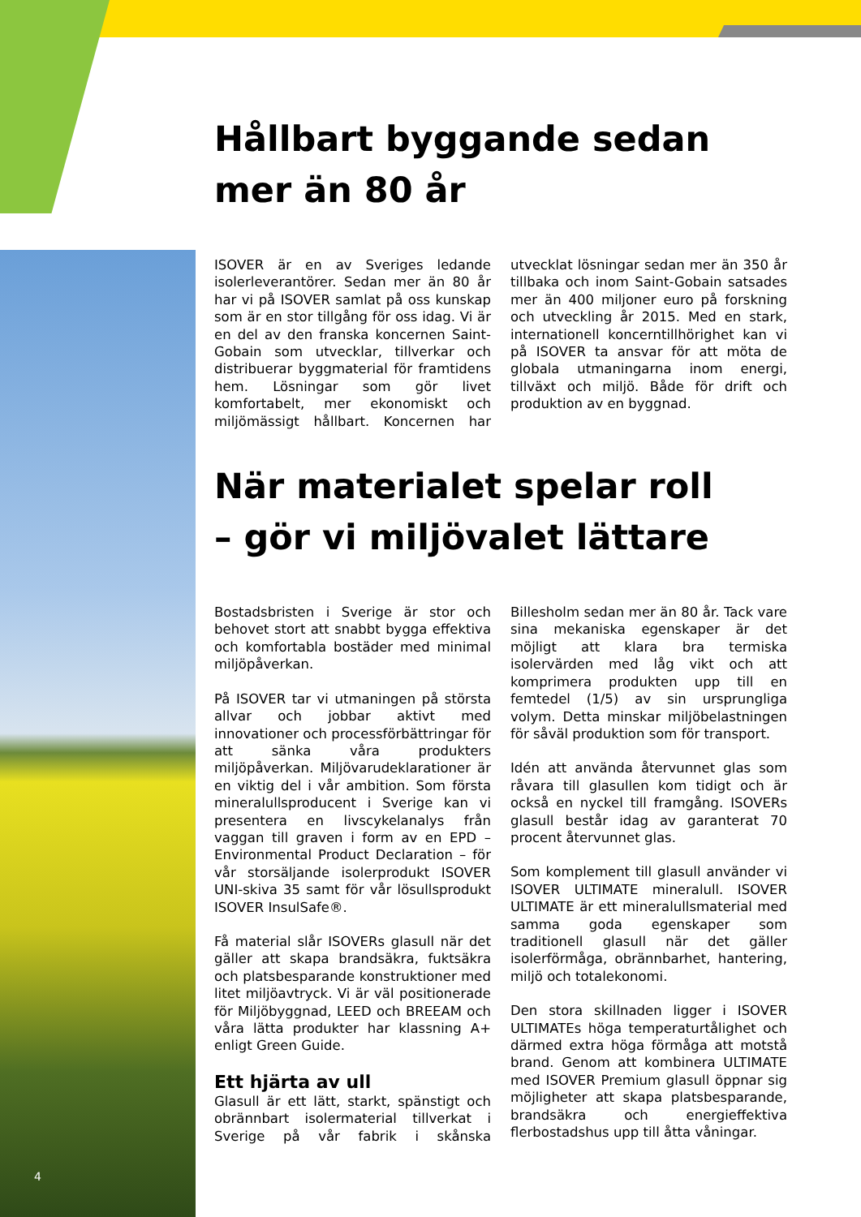Hållbart byggande sedan
mer än 80 år
ISOVER är en av Sveriges ledande isolerleverantörer. Sedan mer än 80 år har vi på ISOVER samlat på oss kunskap som är en stor tillgång för oss idag. Vi är en del av den franska koncernen Saint-Gobain som utvecklar, tillverkar och distribuerar byggmaterial för framtidens hem. Lösningar som gör livet komfortabelt, mer ekonomiskt och miljömässigt hållbart. Koncernen har utvecklat lösningar sedan mer än 350 år tillbaka och inom Saint-Gobain satsades mer än 400 miljoner euro på forskning och utveckling år 2015. Med en stark, internationell koncerntillhörighet kan vi på ISOVER ta ansvar för att möta de globala utmaningarna inom energi, tillväxt och miljö. Både för drift och produktion av en byggnad.
När materialet spelar roll
– gör vi miljövalet lättare
Bostadsbristen i Sverige är stor och behovet stort att snabbt bygga effektiva och komfortabla bostäder med minimal miljöpåverkan.
På ISOVER tar vi utmaningen på största allvar och jobbar aktivt med innovationer och processförbättringar för att sänka våra produkters miljöpåverkan. Miljövarudeklarationer är en viktig del i vår ambition. Som första mineralullsproducent i Sverige kan vi presentera en livscykelanalys från vaggan till graven i form av en EPD – Environmental Product Declaration – för vår storsäljande isolerprodukt ISOVER UNI-skiva 35 samt för vår lösullsprodukt ISOVER InsulSafe®.
Få material slår ISOVERs glasull när det gäller att skapa brandsäkra, fuktsäkra och platsbesparande konstruktioner med litet miljöavtryck. Vi är väl positionerade för Miljöbyggnad, LEED och BREEAM och våra lätta produkter har klassning A+ enligt Green Guide.
Ett hjärta av ull
Glasull är ett lätt, starkt, spänstigt och obrännbart isolermaterial tillverkat i Sverige på vår fabrik i skånska Billesholm sedan mer än 80 år. Tack vare sina mekaniska egenskaper är det möjligt att klara bra termiska isolervärden med låg vikt och att komprimera produkten upp till en femtedel (1/5) av sin ursprungliga volym. Detta minskar miljöbelastningen för såväl produktion som för transport.
Idén att använda återvunnet glas som råvara till glasullen kom tidigt och är också en nyckel till framgång. ISOVERs glasull består idag av garanterat 70 procent återvunnet glas.
Som komplement till glasull använder vi ISOVER ULTIMATE mineralull. ISOVER ULTIMATE är ett mineralullsmaterial med samma goda egenskaper som traditionell glasull när det gäller isolerförmåga, obrännbarhet, hantering, miljö och totalekonomi.
Den stora skillnaden ligger i ISOVER ULTIMATEs höga temperaturtålighet och därmed extra höga förmåga att motstå brand. Genom att kombinera ULTIMATE med ISOVER Premium glasull öppnar sig möjligheter att skapa platsbesparande, brandsäkra och energieffektiva flerbostadshus upp till åtta våningar.
4